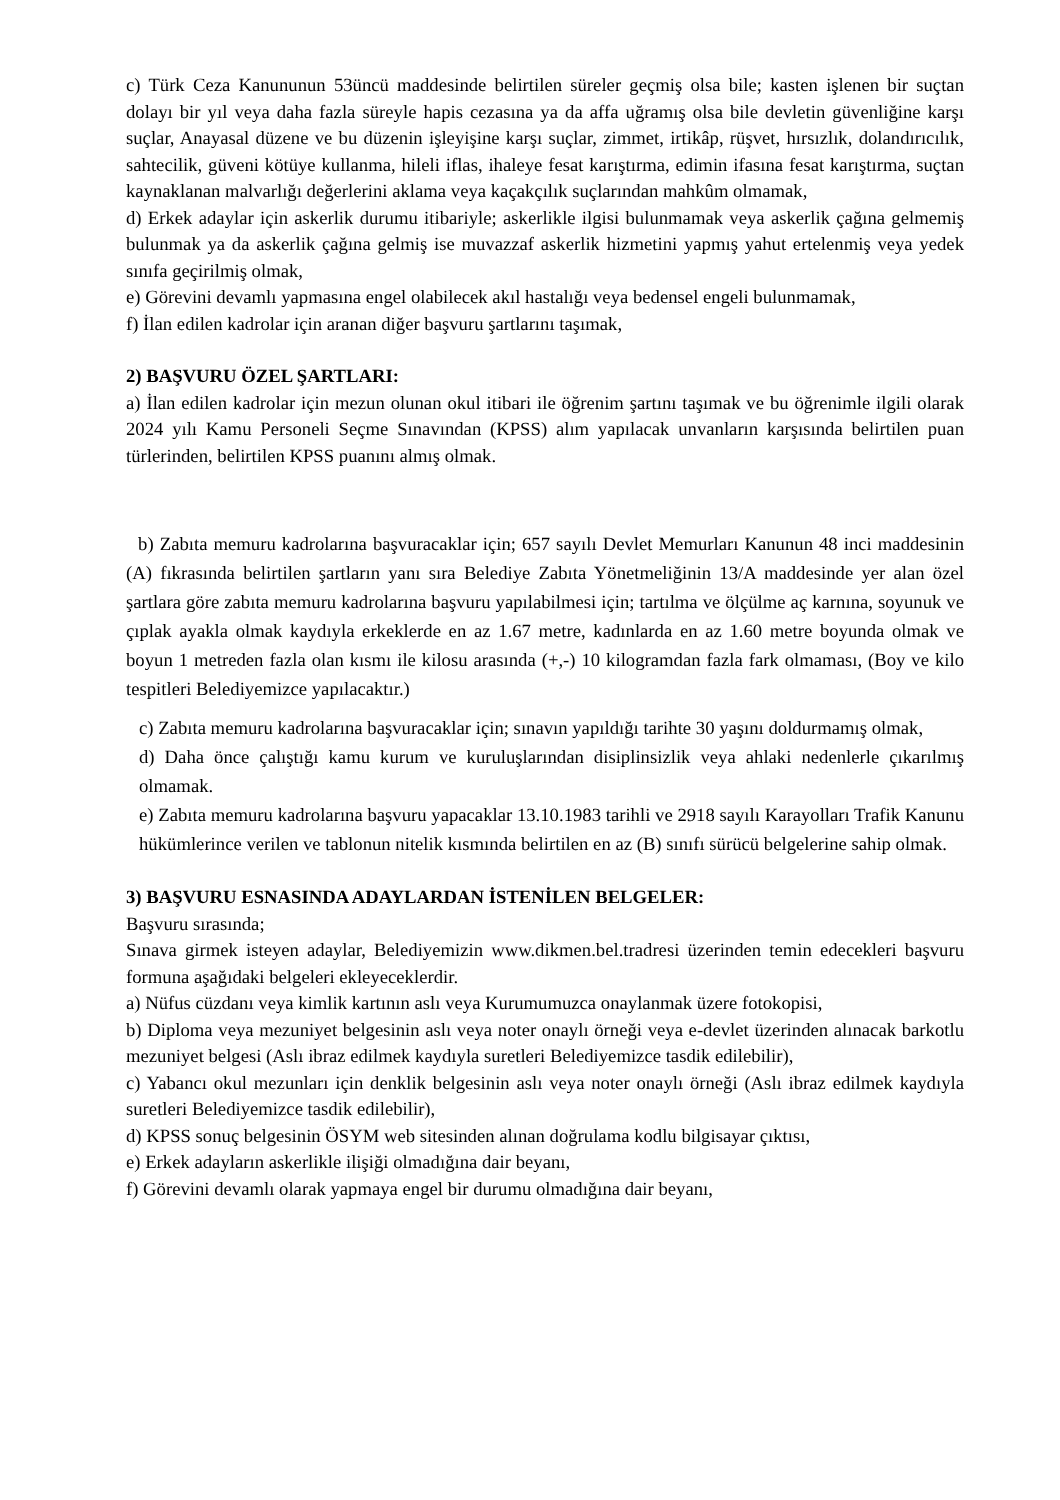c) Türk Ceza Kanununun 53üncü maddesinde belirtilen süreler geçmiş olsa bile; kasten işlenen bir suçtan dolayı bir yıl veya daha fazla süreyle hapis cezasına ya da affa uğramış olsa bile devletin güvenliğine karşı suçlar, Anayasal düzene ve bu düzenin işleyişine karşı suçlar, zimmet, irtikâp, rüşvet, hırsızlık, dolandırıcılık, sahtecilik, güveni kötüye kullanma, hileli iflas, ihaleye fesat karıştırma, edimin ifasına fesat karıştırma, suçtan kaynaklanan malvarlığı değerlerini aklama veya kaçakçılık suçlarından mahkûm olmamak,
d) Erkek adaylar için askerlik durumu itibariyle; askerlikle ilgisi bulunmamak veya askerlik çağına gelmemiş bulunmak ya da askerlik çağına gelmiş ise muvazzaf askerlik hizmetini yapmış yahut ertelenmiş veya yedek sınıfa geçirilmiş olmak,
e) Görevini devamlı yapmasına engel olabilecek akıl hastalığı veya bedensel engeli bulunmamak,
f) İlan edilen kadrolar için aranan diğer başvuru şartlarını taşımak,
2) BAŞVURU ÖZEL ŞARTLARI:
a) İlan edilen kadrolar için mezun olunan okul itibari ile öğrenim şartını taşımak ve bu öğrenimle ilgili olarak 2024 yılı Kamu Personeli Seçme Sınavından (KPSS) alım yapılacak unvanların karşısında belirtilen puan türlerinden, belirtilen KPSS puanını almış olmak.
b) Zabıta memuru kadrolarına başvuracaklar için; 657 sayılı Devlet Memurları Kanunun 48 inci maddesinin (A) fıkrasında belirtilen şartların yanı sıra Belediye Zabıta Yönetmeliğinin 13/A maddesinde yer alan özel şartlara göre zabıta memuru kadrolarına başvuru yapılabilmesi için; tartılma ve ölçülme aç karnına, soyunuk ve çıplak ayakla olmak kaydıyla erkeklerde en az 1.67 metre, kadınlarda en az 1.60 metre boyunda olmak ve boyun 1 metreden fazla olan kısmı ile kilosu arasında (+,-) 10 kilogramdan fazla fark olmaması, (Boy ve kilo tespitleri Belediyemizce yapılacaktır.)
c) Zabıta memuru kadrolarına başvuracaklar için; sınavın yapıldığı tarihte 30 yaşını doldurmamış olmak,
d) Daha önce çalıştığı kamu kurum ve kuruluşlarından disiplinsizlik veya ahlaki nedenlerle çıkarılmış olmamak.
e) Zabıta memuru kadrolarına başvuru yapacaklar 13.10.1983 tarihli ve 2918 sayılı Karayolları Trafik Kanunu hükümlerince verilen ve tablonun nitelik kısmında belirtilen en az (B) sınıfı sürücü belgelerine sahip olmak.
3) BAŞVURU ESNASINDA ADAYLARDAN İSTENİLEN BELGELER:
Başvuru sırasında;
Sınava girmek isteyen adaylar, Belediyemizin www.dikmen.bel.tradresi üzerinden temin edecekleri başvuru formuna aşağıdaki belgeleri ekleyeceklerdir.
a) Nüfus cüzdanı veya kimlik kartının aslı veya Kurumumuzca onaylanmak üzere fotokopisi,
b) Diploma veya mezuniyet belgesinin aslı veya noter onaylı örneği veya e-devlet üzerinden alınacak barkotlu mezuniyet belgesi (Aslı ibraz edilmek kaydıyla suretleri Belediyemizce tasdik edilebilir),
c) Yabancı okul mezunları için denklik belgesinin aslı veya noter onaylı örneği (Aslı ibraz edilmek kaydıyla suretleri Belediyemizce tasdik edilebilir),
d) KPSS sonuç belgesinin ÖSYM web sitesinden alınan doğrulama kodlu bilgisayar çıktısı,
e) Erkek adayların askerlikle ilişiği olmadığına dair beyanı,
f) Görevini devamlı olarak yapmaya engel bir durumu olmadığına dair beyanı,